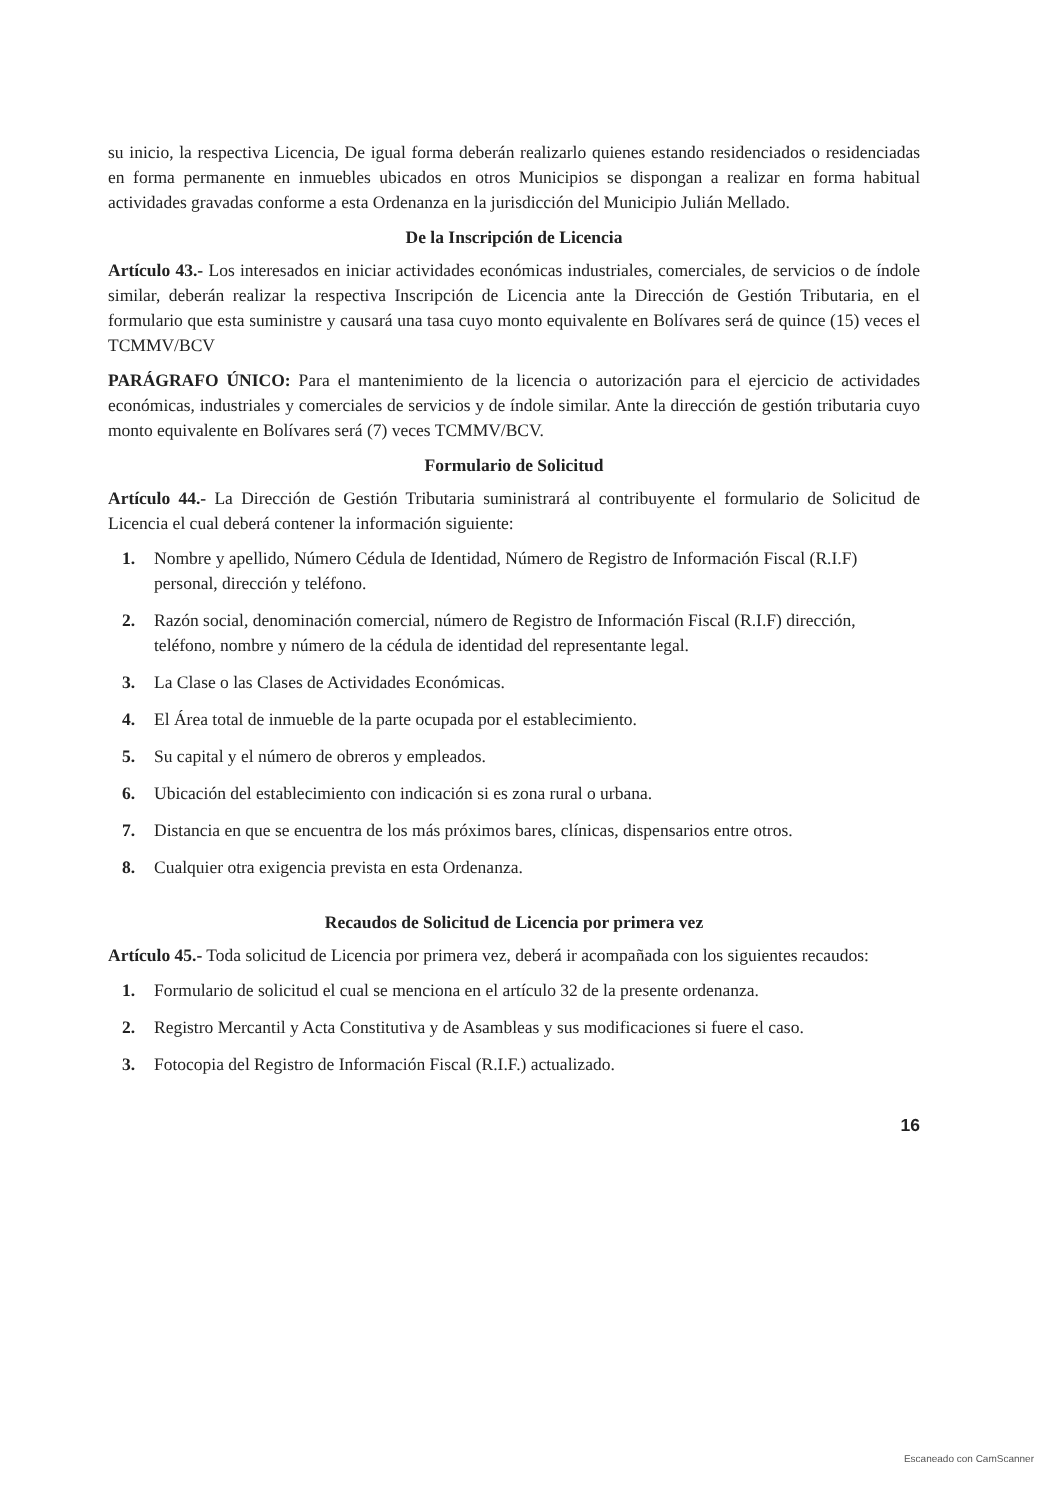su inicio, la respectiva Licencia, De igual forma deberán realizarlo quienes estando residenciados o residenciadas en forma permanente en inmuebles ubicados en otros Municipios se dispongan a realizar en forma habitual actividades gravadas conforme a esta Ordenanza en la jurisdicción del Municipio Julián Mellado.
De la Inscripción de Licencia
Artículo 43.- Los interesados en iniciar actividades económicas industriales, comerciales, de servicios o de índole similar, deberán realizar la respectiva Inscripción de Licencia ante la Dirección de Gestión Tributaria, en el formulario que esta suministre y causará una tasa cuyo monto equivalente en Bolívares será de quince (15) veces el TCMMV/BCV
PARÁGRAFO ÚNICO: Para el mantenimiento de la licencia o autorización para el ejercicio de actividades económicas, industriales y comerciales de servicios y de índole similar. Ante la dirección de gestión tributaria cuyo monto equivalente en Bolívares será (7) veces TCMMV/BCV.
Formulario de Solicitud
Artículo 44.- La Dirección de Gestión Tributaria suministrará al contribuyente el formulario de Solicitud de Licencia el cual deberá contener la información siguiente:
1. Nombre y apellido, Número Cédula de Identidad, Número de Registro de Información Fiscal (R.I.F) personal, dirección y teléfono.
2. Razón social, denominación comercial, número de Registro de Información Fiscal (R.I.F) dirección, teléfono, nombre y número de la cédula de identidad del representante legal.
3. La Clase o las Clases de Actividades Económicas.
4. El Área total de inmueble de la parte ocupada por el establecimiento.
5. Su capital y el número de obreros y empleados.
6. Ubicación del establecimiento con indicación si es zona rural o urbana.
7. Distancia en que se encuentra de los más próximos bares, clínicas, dispensarios entre otros.
8. Cualquier otra exigencia prevista en esta Ordenanza.
Recaudos de Solicitud de Licencia por primera vez
Artículo 45.- Toda solicitud de Licencia por primera vez, deberá ir acompañada con los siguientes recaudos:
1. Formulario de solicitud el cual se menciona en el artículo 32 de la presente ordenanza.
2. Registro Mercantil y Acta Constitutiva y de Asambleas y sus modificaciones si fuere el caso.
3. Fotocopia del Registro de Información Fiscal (R.I.F.) actualizado.
16
Escaneado con CamScanner